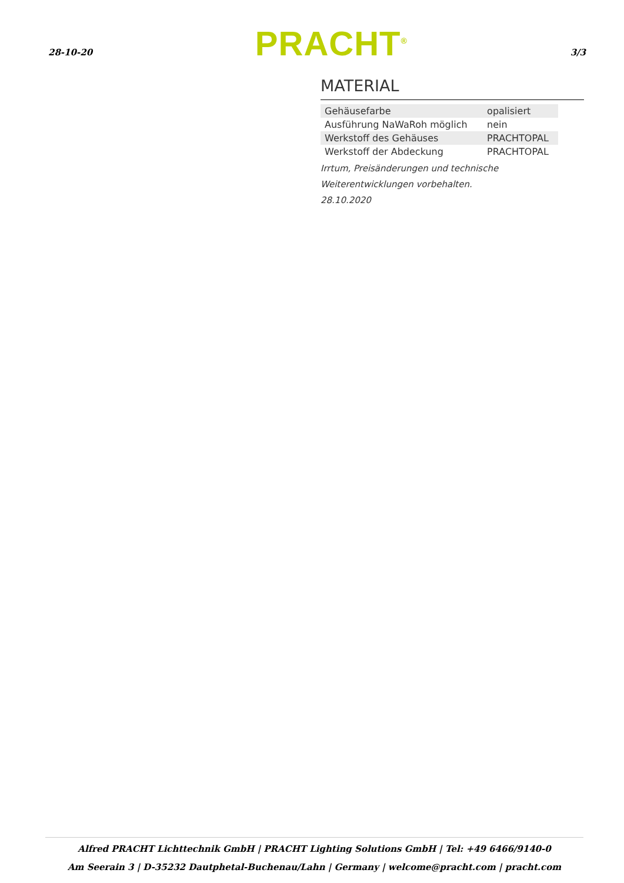28-10-20 PRACHT<sup>®</sup> 3/3
MATERIAL
| Gehäusefarbe | opalisiert |
| Ausführung NaWaRoh möglich | nein |
| Werkstoff des Gehäuses | PRACHTOPAL |
| Werkstoff der Abdeckung | PRACHTOPAL |
Irrtum, Preisänderungen und technische Weiterentwicklungen vorbehalten.
28.10.2020
Alfred PRACHT Lichttechnik GmbH | PRACHT Lighting Solutions GmbH | Tel: +49 6466/9140-0
Am Seerain 3 | D-35232 Dautphetal-Buchenau/Lahn | Germany | welcome@pracht.com | pracht.com